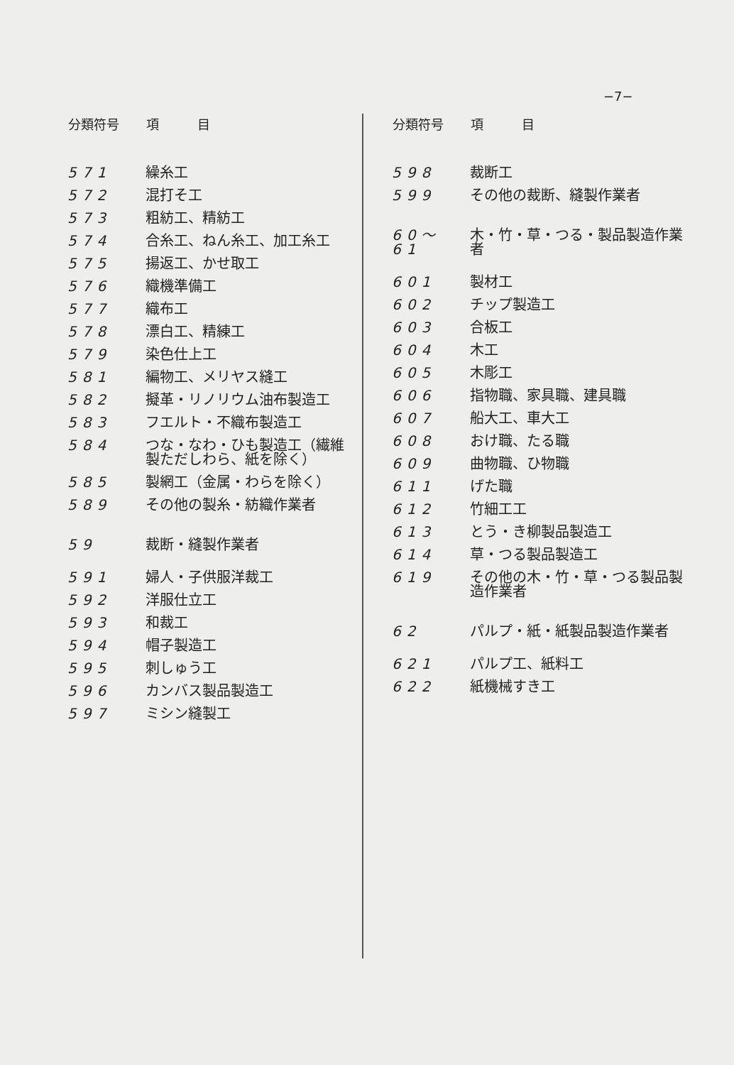−7−
| 分類符号 | 項 目 |
| --- | --- |
| 571 | 繰糸工 |
| 572 | 混打そ工 |
| 573 | 粗紡工、精紡工 |
| 574 | 合糸工、ねん糸工、加工糸工 |
| 575 | 揚返工、かせ取工 |
| 576 | 織機準備工 |
| 577 | 織布工 |
| 578 | 漂白工、精練工 |
| 579 | 染色仕上工 |
| 581 | 編物工、メリヤス縫工 |
| 582 | 擬革・リノリウム油布製造工 |
| 583 | フエルト・不織布製造工 |
| 584 | つな・なわ・ひも製造工（繊維製ただしわら、紙を除く） |
| 585 | 製網工（金属・わらを除く） |
| 589 | その他の製糸・紡織作業者 |
| 59 | 裁断・縫製作業者 |
| 591 | 婦人・子供服洋裁工 |
| 592 | 洋服仕立工 |
| 593 | 和裁工 |
| 594 | 帽子製造工 |
| 595 | 刺しゅう工 |
| 596 | カンバス製品製造工 |
| 597 | ミシン縫製工 |
| 分類符号 | 項 目 |
| --- | --- |
| 598 | 裁断工 |
| 599 | その他の裁断、縫製作業者 |
| 60〜61 | 木・竹・草・つる・製品製造作業者 |
| 601 | 製材工 |
| 602 | チップ製造工 |
| 603 | 合板工 |
| 604 | 木工 |
| 605 | 木彫工 |
| 606 | 指物職、家具職、建具職 |
| 607 | 船大工、車大工 |
| 608 | おけ職、たる職 |
| 609 | 曲物職、ひ物職 |
| 611 | げた職 |
| 612 | 竹細工工 |
| 613 | とう・き柳製品製造工 |
| 614 | 草・つる製品製造工 |
| 619 | その他の木・竹・草・つる製品製造作業者 |
| 62 | パルプ・紙・紙製品製造作業者 |
| 621 | パルプ工、紙料工 |
| 622 | 紙機械すき工 |